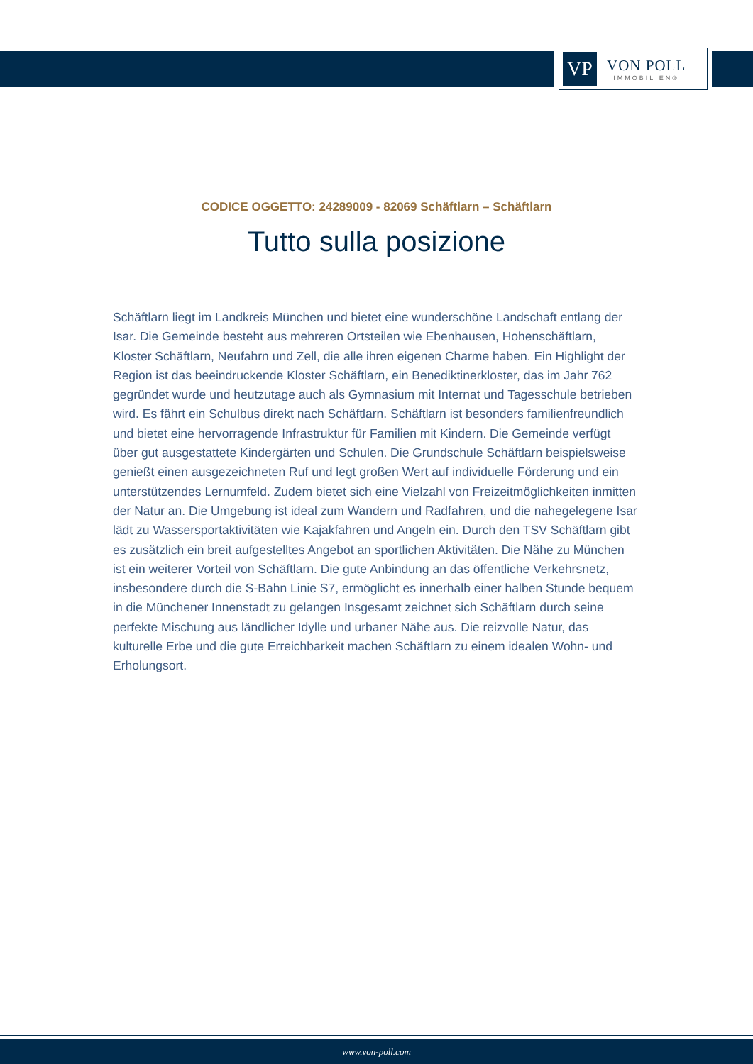VP
VON POLL
IMMOBILIEN®
CODICE OGGETTO: 24289009 - 82069 Schäftlarn – Schäftlarn
Tutto sulla posizione
Schäftlarn liegt im Landkreis München und bietet eine wunderschöne Landschaft entlang der Isar. Die Gemeinde besteht aus mehreren Ortsteilen wie Ebenhausen, Hohenschäftlarn, Kloster Schäftlarn, Neufahrn und Zell, die alle ihren eigenen Charme haben. Ein Highlight der Region ist das beeindruckende Kloster Schäftlarn, ein Benediktinerkloster, das im Jahr 762 gegründet wurde und heutzutage auch als Gymnasium mit Internat und Tagesschule betrieben wird. Es fährt ein Schulbus direkt nach Schäftlarn. Schäftlarn ist besonders familienfreundlich und bietet eine hervorragende Infrastruktur für Familien mit Kindern. Die Gemeinde verfügt über gut ausgestattete Kindergärten und Schulen. Die Grundschule Schäftlarn beispielsweise genießt einen ausgezeichneten Ruf und legt großen Wert auf individuelle Förderung und ein unterstützendes Lernumfeld. Zudem bietet sich eine Vielzahl von Freizeitmöglichkeiten inmitten der Natur an. Die Umgebung ist ideal zum Wandern und Radfahren, und die nahegelegene Isar lädt zu Wassersportaktivitäten wie Kajakfahren und Angeln ein. Durch den TSV Schäftlarn gibt es zusätzlich ein breit aufgestelltes Angebot an sportlichen Aktivitäten. Die Nähe zu München ist ein weiterer Vorteil von Schäftlarn. Die gute Anbindung an das öffentliche Verkehrsnetz, insbesondere durch die S-Bahn Linie S7, ermöglicht es innerhalb einer halben Stunde bequem in die Münchener Innenstadt zu gelangen Insgesamt zeichnet sich Schäftlarn durch seine perfekte Mischung aus ländlicher Idylle und urbaner Nähe aus. Die reizvolle Natur, das kulturelle Erbe und die gute Erreichbarkeit machen Schäftlarn zu einem idealen Wohn- und Erholungsort.
www.von-poll.com